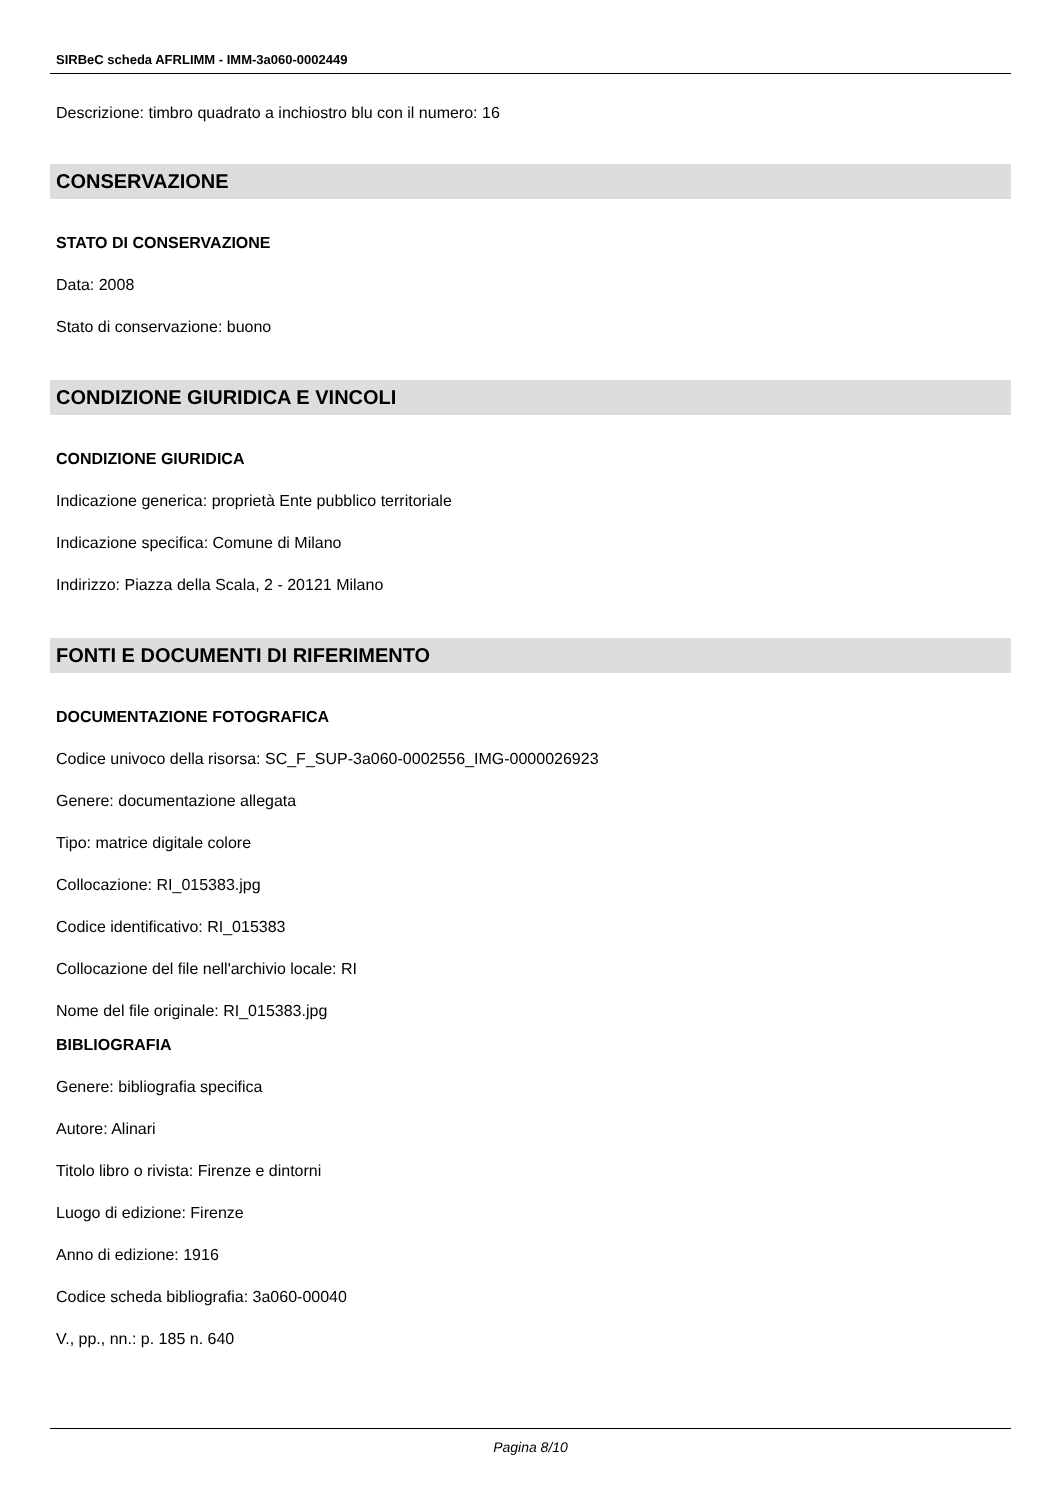SIRBeC scheda AFRLIMM - IMM-3a060-0002449
Descrizione: timbro quadrato a inchiostro blu con il numero: 16
CONSERVAZIONE
STATO DI CONSERVAZIONE
Data: 2008
Stato di conservazione: buono
CONDIZIONE GIURIDICA E VINCOLI
CONDIZIONE GIURIDICA
Indicazione generica: proprietà Ente pubblico territoriale
Indicazione specifica: Comune di Milano
Indirizzo: Piazza della Scala, 2 - 20121 Milano
FONTI E DOCUMENTI DI RIFERIMENTO
DOCUMENTAZIONE FOTOGRAFICA
Codice univoco della risorsa: SC_F_SUP-3a060-0002556_IMG-0000026923
Genere: documentazione allegata
Tipo: matrice digitale colore
Collocazione: RI_015383.jpg
Codice identificativo: RI_015383
Collocazione del file nell'archivio locale: RI
Nome del file originale: RI_015383.jpg
BIBLIOGRAFIA
Genere: bibliografia specifica
Autore: Alinari
Titolo libro o rivista: Firenze e dintorni
Luogo di edizione: Firenze
Anno di edizione: 1916
Codice scheda bibliografia: 3a060-00040
V., pp., nn.: p. 185 n. 640
Pagina 8/10